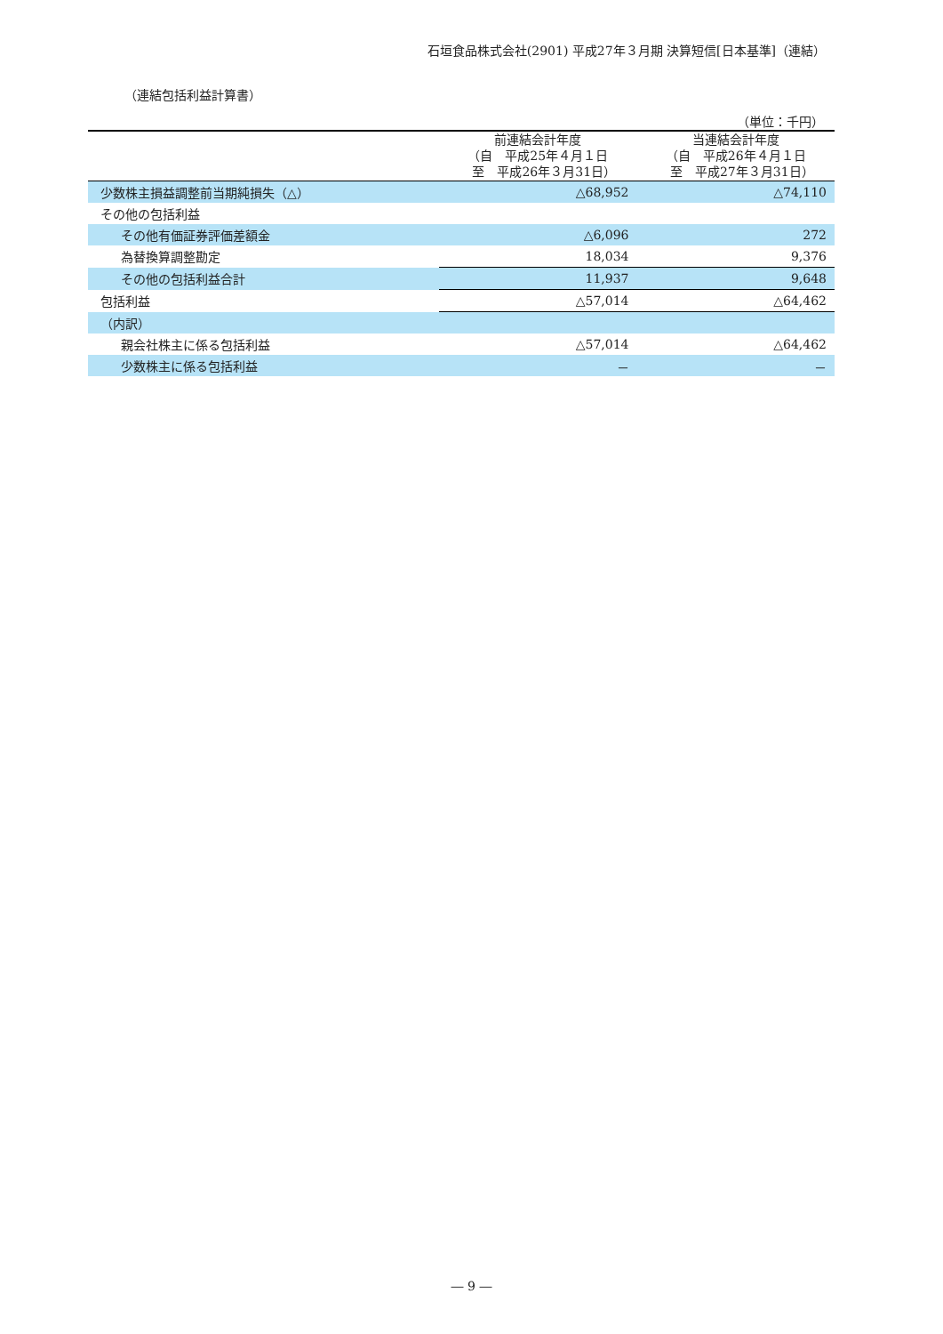石垣食品株式会社(2901) 平成27年３月期 決算短信[日本基準]（連結）
（連結包括利益計算書）
（単位：千円）
| | 前連結会計年度 （自 平成25年４月１日 至 平成26年３月31日） | 当連結会計年度 （自 平成26年４月１日 至 平成27年３月31日） |
| --- | --- | --- |
| 少数株主損益調整前当期純損失（△） | △68,952 | △74,110 |
| その他の包括利益 | | |
| その他有価証券評価差額金 | △6,096 | 272 |
| 為替換算調整勘定 | 18,034 | 9,376 |
| その他の包括利益合計 | 11,937 | 9,648 |
| 包括利益 | △57,014 | △64,462 |
| （内訳） | | |
| 親会社株主に係る包括利益 | △57,014 | △64,462 |
| 少数株主に係る包括利益 | － | － |
― 9 ―